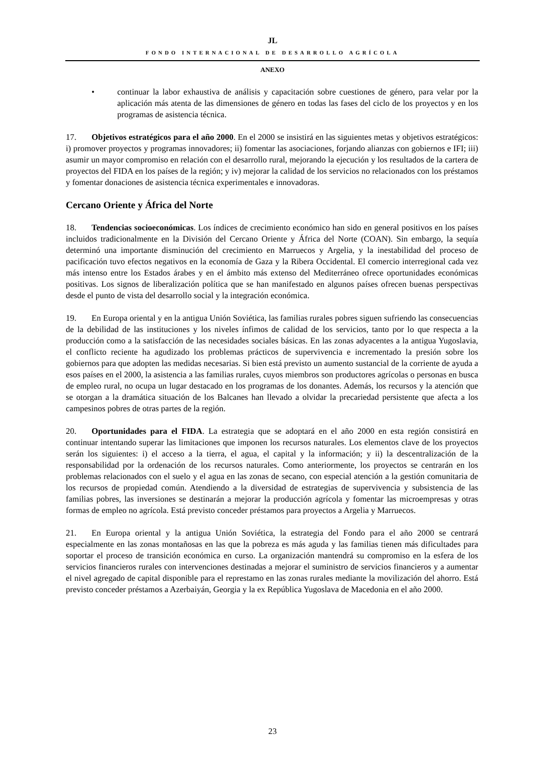JL
FONDO INTERNACIONAL DE DESARROLLO AGRÍCOLA
ANEXO
• continuar la labor exhaustiva de análisis y capacitación sobre cuestiones de género, para velar por la aplicación más atenta de las dimensiones de género en todas las fases del ciclo de los proyectos y en los programas de asistencia técnica.
17. Objetivos estratégicos para el año 2000. En el 2000 se insistirá en las siguientes metas y objetivos estratégicos: i) promover proyectos y programas innovadores; ii) fomentar las asociaciones, forjando alianzas con gobiernos e IFI; iii) asumir un mayor compromiso en relación con el desarrollo rural, mejorando la ejecución y los resultados de la cartera de proyectos del FIDA en los países de la región; y iv) mejorar la calidad de los servicios no relacionados con los préstamos y fomentar donaciones de asistencia técnica experimentales e innovadoras.
Cercano Oriente y África del Norte
18. Tendencias socioeconómicas. Los índices de crecimiento económico han sido en general positivos en los países incluidos tradicionalmente en la División del Cercano Oriente y África del Norte (COAN). Sin embargo, la sequía determinó una importante disminución del crecimiento en Marruecos y Argelia, y la inestabilidad del proceso de pacificación tuvo efectos negativos en la economía de Gaza y la Ribera Occidental. El comercio interregional cada vez más intenso entre los Estados árabes y en el ámbito más extenso del Mediterráneo ofrece oportunidades económicas positivas. Los signos de liberalización política que se han manifestado en algunos países ofrecen buenas perspectivas desde el punto de vista del desarrollo social y la integración económica.
19. En Europa oriental y en la antigua Unión Soviética, las familias rurales pobres siguen sufriendo las consecuencias de la debilidad de las instituciones y los niveles ínfimos de calidad de los servicios, tanto por lo que respecta a la producción como a la satisfacción de las necesidades sociales básicas. En las zonas adyacentes a la antigua Yugoslavia, el conflicto reciente ha agudizado los problemas prácticos de supervivencia e incrementado la presión sobre los gobiernos para que adopten las medidas necesarias. Si bien está previsto un aumento sustancial de la corriente de ayuda a esos países en el 2000, la asistencia a las familias rurales, cuyos miembros son productores agrícolas o personas en busca de empleo rural, no ocupa un lugar destacado en los programas de los donantes. Además, los recursos y la atención que se otorgan a la dramática situación de los Balcanes han llevado a olvidar la precariedad persistente que afecta a los campesinos pobres de otras partes de la región.
20. Oportunidades para el FIDA. La estrategia que se adoptará en el año 2000 en esta región consistirá en continuar intentando superar las limitaciones que imponen los recursos naturales. Los elementos clave de los proyectos serán los siguientes: i) el acceso a la tierra, el agua, el capital y la información; y ii) la descentralización de la responsabilidad por la ordenación de los recursos naturales. Como anteriormente, los proyectos se centrarán en los problemas relacionados con el suelo y el agua en las zonas de secano, con especial atención a la gestión comunitaria de los recursos de propiedad común. Atendiendo a la diversidad de estrategias de supervivencia y subsistencia de las familias pobres, las inversiones se destinarán a mejorar la producción agrícola y fomentar las microempresas y otras formas de empleo no agrícola. Está previsto conceder préstamos para proyectos a Argelia y Marruecos.
21. En Europa oriental y la antigua Unión Soviética, la estrategia del Fondo para el año 2000 se centrará especialmente en las zonas montañosas en las que la pobreza es más aguda y las familias tienen más dificultades para soportar el proceso de transición económica en curso. La organización mantendrá su compromiso en la esfera de los servicios financieros rurales con intervenciones destinadas a mejorar el suministro de servicios financieros y a aumentar el nivel agregado de capital disponible para el represtamo en las zonas rurales mediante la movilización del ahorro. Está previsto conceder préstamos a Azerbaiyán, Georgia y la ex República Yugoslava de Macedonia en el año 2000.
23